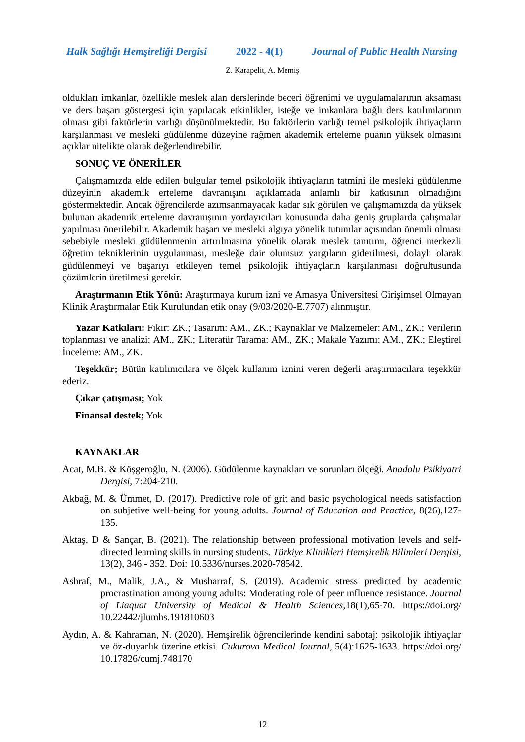Halk Sağlığı Hemşireliği Dergisi 2022 - 4(1) Journal of Public Health Nursing
Z. Karapelit, A. Memiş
oldukları imkanlar, özellikle meslek alan derslerinde beceri öğrenimi ve uygulamalarının aksaması ve ders başarı göstergesi için yapılacak etkinlikler, isteğe ve imkanlara bağlı ders katılımlarının olması gibi faktörlerin varlığı düşünülmektedir. Bu faktörlerin varlığı temel psikolojik ihtiyaçların karşılanması ve mesleki güdülenme düzeyine rağmen akademik erteleme puanın yüksek olmasını açıklar nitelikte olarak değerlendirebilir.
SONUÇ VE ÖNERİLER
Çalışmamızda elde edilen bulgular temel psikolojik ihtiyaçların tatmini ile mesleki güdülenme düzeyinin akademik erteleme davranışını açıklamada anlamlı bir katkısının olmadığını göstermektedir. Ancak öğrencilerde azımsanmayacak kadar sık görülen ve çalışmamızda da yüksek bulunan akademik erteleme davranışının yordayıcıları konusunda daha geniş gruplarda çalışmalar yapılması önerilebilir. Akademik başarı ve mesleki algıya yönelik tutumlar açısından önemli olması sebebiyle mesleki güdülenmenin artırılmasına yönelik olarak meslek tanıtımı, öğrenci merkezli öğretim tekniklerinin uygulanması, mesleğe dair olumsuz yargıların giderilmesi, dolaylı olarak güdülenmeyi ve başarıyı etkileyen temel psikolojik ihtiyaçların karşılanması doğrultusunda çözümlerin üretilmesi gerekir.
Araştırmanın Etik Yönü: Araştırmaya kurum izni ve Amasya Üniversitesi Girişimsel Olmayan Klinik Araştırmalar Etik Kurulundan etik onay (9/03/2020-E.7707) alınmıştır.
Yazar Katkıları: Fikir: ZK.; Tasarım: AM., ZK.; Kaynaklar ve Malzemeler: AM., ZK.; Verilerin toplanması ve analizi: AM., ZK.; Literatür Tarama: AM., ZK.; Makale Yazımı: AM., ZK.; Eleştirel İnceleme: AM., ZK.
Teşekkür; Bütün katılımcılara ve ölçek kullanım iznini veren değerli araştırmacılara teşekkür ederiz.
Çıkar çatışması; Yok
Finansal destek; Yok
KAYNAKLAR
Acat, M.B. & Köşgeroğlu, N. (2006). Güdülenme kaynakları ve sorunları ölçeği. Anadolu Psikiyatri Dergisi, 7:204-210.
Akbağ, M. & Ümmet, D. (2017). Predictive role of grit and basic psychological needs satisfaction on subjetive well-being for young adults. Journal of Education and Practice, 8(26),127-135.
Aktaş, D & Sançar, B. (2021). The relationship between professional motivation levels and self-directed learning skills in nursing students. Türkiye Klinikleri Hemşirelik Bilimleri Dergisi, 13(2), 346 - 352. Doi: 10.5336/nurses.2020-78542.
Ashraf, M., Malik, J.A., & Musharraf, S. (2019). Academic stress predicted by academic procrastination among young adults: Moderating role of peer ınfluence resistance. Journal of Liaquat University of Medical & Health Sciences,18(1),65-70. https://doi.org/ 10.22442/jlumhs.191810603
Aydın, A. & Kahraman, N. (2020). Hemşirelik öğrencilerinde kendini sabotaj: psikolojik ihtiyaçlar ve öz-duyarlık üzerine etkisi. Cukurova Medical Journal, 5(4):1625-1633. https://doi.org/ 10.17826/cumj.748170
12